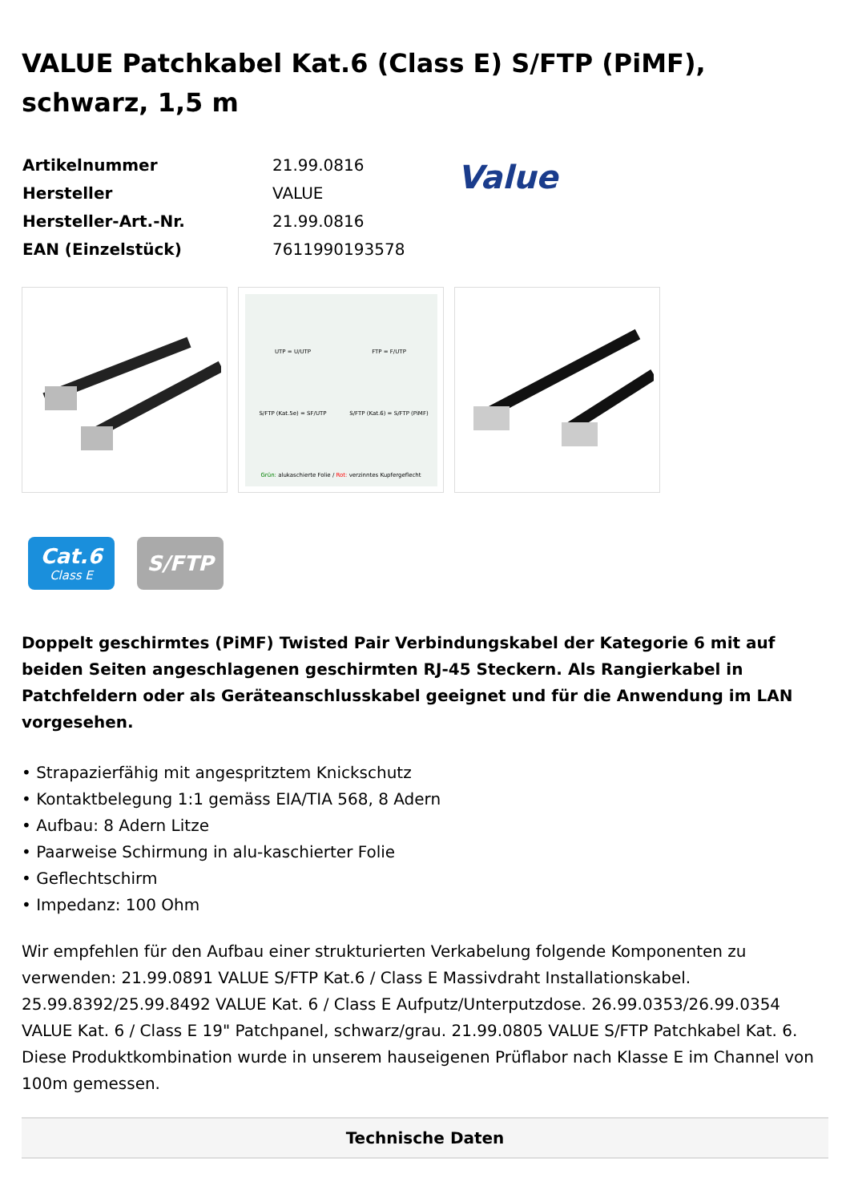VALUE Patchkabel Kat.6 (Class E) S/FTP (PiMF), schwarz, 1,5 m
| Artikelnummer | 21.99.0816 |
| Hersteller | VALUE |
| Hersteller-Art.-Nr. | 21.99.0816 |
| EAN (Einzelstück) | 7611990193578 |
Value
UTP = U/UTP
FTP = F/UTP
S/FTP (Kat.5e) = SF/UTP
S/FTP (Kat.6) = S/FTP (PiMF)
Grün: alukaschierte Folie / Rot: verzinntes Kupfergeflecht
Cat.6
Class E
S/FTP
Doppelt geschirmtes (PiMF) Twisted Pair Verbindungskabel der Kategorie 6 mit auf beiden Seiten angeschlagenen geschirmten RJ-45 Steckern. Als Rangierkabel in Patchfeldern oder als Geräteanschlusskabel geeignet und für die Anwendung im LAN vorgesehen.
• Strapazierfähig mit angespritztem Knickschutz
• Kontaktbelegung 1:1 gemäss EIA/TIA 568, 8 Adern
• Aufbau: 8 Adern Litze
• Paarweise Schirmung in alu-kaschierter Folie
• Geflechtschirm
• Impedanz: 100 Ohm
Wir empfehlen für den Aufbau einer strukturierten Verkabelung folgende Komponenten zu verwenden: 21.99.0891 VALUE S/FTP Kat.6 / Class E Massivdraht Installationskabel. 25.99.8392/25.99.8492 VALUE Kat. 6 / Class E Aufputz/Unterputzdose. 26.99.0353/26.99.0354 VALUE Kat. 6 / Class E 19" Patchpanel, schwarz/grau. 21.99.0805 VALUE S/FTP Patchkabel Kat. 6. Diese Produktkombination wurde in unserem hauseigenen Prüflabor nach Klasse E im Channel von 100m gemessen.
Technische Daten